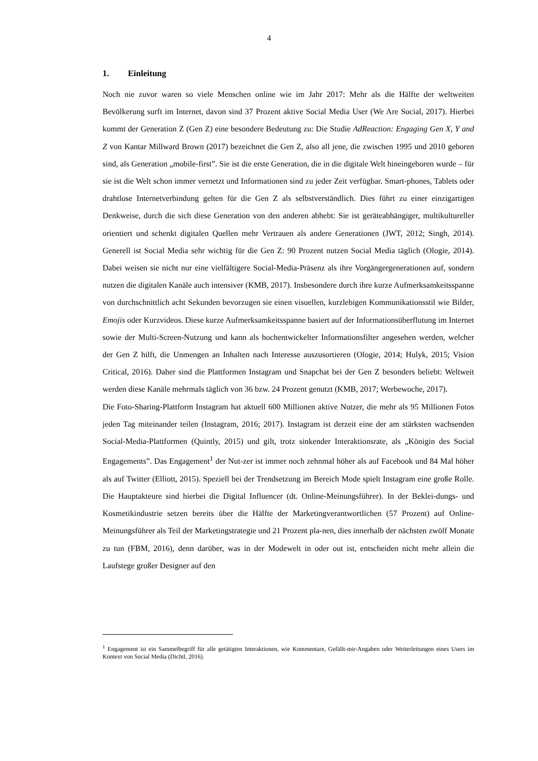4
1. Einleitung
Noch nie zuvor waren so viele Menschen online wie im Jahr 2017: Mehr als die Hälfte der weltweiten Bevölkerung surft im Internet, davon sind 37 Prozent aktive Social Media User (We Are Social, 2017). Hierbei kommt der Generation Z (Gen Z) eine besondere Bedeutung zu: Die Studie AdReaction: Engaging Gen X, Y and Z von Kantar Millward Brown (2017) bezeichnet die Gen Z, also all jene, die zwischen 1995 und 2010 geboren sind, als Generation „mobile-first”. Sie ist die erste Generation, die in die digitale Welt hineingeboren wurde – für sie ist die Welt schon immer vernetzt und Informationen sind zu jeder Zeit verfügbar. Smart-phones, Tablets oder drahtlose Internetverbindung gelten für die Gen Z als selbstverständlich. Dies führt zu einer einzigartigen Denkweise, durch die sich diese Generation von den anderen abhebt: Sie ist geräteabhängiger, multikultureller orientiert und schenkt digitalen Quellen mehr Vertrauen als andere Generationen (JWT, 2012; Singh, 2014). Generell ist Social Media sehr wichtig für die Gen Z: 90 Prozent nutzen Social Media täglich (Ologie, 2014). Dabei weisen sie nicht nur eine vielfältigere Social-Media-Präsenz als ihre Vorgängergenerationen auf, sondern nutzen die digitalen Kanäle auch intensiver (KMB, 2017). Insbesondere durch ihre kurze Aufmerksamkeitsspanne von durchschnittlich acht Sekunden bevorzugen sie einen visuellen, kurzlebigen Kommunikationsstil wie Bilder, Emojis oder Kurzvideos. Diese kurze Aufmerksamkeitsspanne basiert auf der Informationsüberflutung im Internet sowie der Multi-Screen-Nutzung und kann als hochentwickelter Informationsfilter angesehen werden, welcher der Gen Z hilft, die Unmengen an Inhalten nach Interesse auszusortieren (Ologie, 2014; Hulyk, 2015; Vision Critical, 2016). Daher sind die Plattformen Instagram und Snapchat bei der Gen Z besonders beliebt: Weltweit werden diese Kanäle mehrmals täglich von 36 bzw. 24 Prozent genutzt (KMB, 2017; Werbewoche, 2017).
Die Foto-Sharing-Plattform Instagram hat aktuell 600 Millionen aktive Nutzer, die mehr als 95 Millionen Fotos jeden Tag miteinander teilen (Instagram, 2016; 2017). Instagram ist derzeit eine der am stärksten wachsenden Social-Media-Plattformen (Quintly, 2015) und gilt, trotz sinkender Interaktionsrate, als „Königin des Social Engagements”. Das Engagement<sup>1</sup> der Nut-zer ist immer noch zehnmal höher als auf Facebook und 84 Mal höher als auf Twitter (Elliott, 2015). Speziell bei der Trendsetzung im Bereich Mode spielt Instagram eine große Rolle. Die Hauptakteure sind hierbei die Digital Influencer (dt. Online-Meinungsführer). In der Beklei-dungs- und Kosmetikindustrie setzen bereits über die Hälfte der Marketingverantwortlichen (57 Prozent) auf Online-Meinungsführer als Teil der Marketingstrategie und 21 Prozent pla-nen, dies innerhalb der nächsten zwölf Monate zu tun (FBM, 2016), denn darüber, was in der Modewelt in oder out ist, entscheiden nicht mehr allein die Laufstege großer Designer auf den
<sup>1</sup> Engagement ist ein Sammelbegriff für alle getätigten Interaktionen, wie Kommentare, Gefällt-mir-Angaben oder Weiterleitungen eines Users im Kontext von Social Media (Dichtl, 2016).